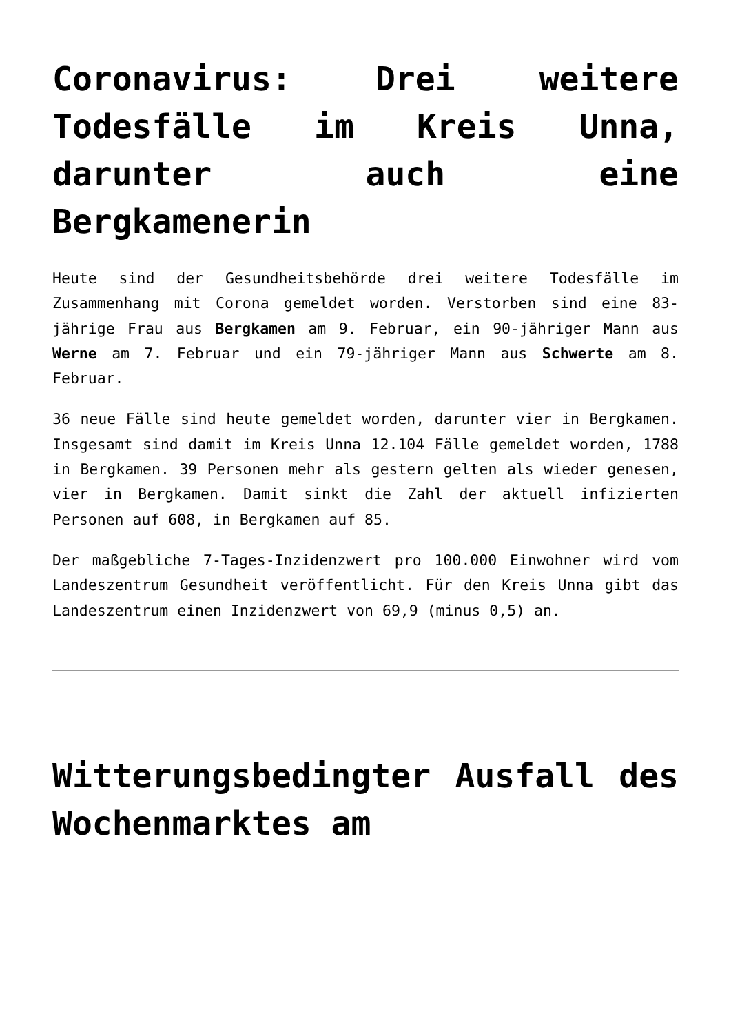Coronavirus: Drei weitere Todesfälle im Kreis Unna, darunter auch eine Bergkamenerin
Heute sind der Gesundheitsbehörde drei weitere Todesfälle im Zusammenhang mit Corona gemeldet worden. Verstorben sind eine 83-jährige Frau aus Bergkamen am 9. Februar, ein 90-jähriger Mann aus Werne am 7. Februar und ein 79-jähriger Mann aus Schwerte am 8. Februar.
36 neue Fälle sind heute gemeldet worden, darunter vier in Bergkamen. Insgesamt sind damit im Kreis Unna 12.104 Fälle gemeldet worden, 1788 in Bergkamen. 39 Personen mehr als gestern gelten als wieder genesen, vier in Bergkamen. Damit sinkt die Zahl der aktuell infizierten Personen auf 608, in Bergkamen auf 85.
Der maßgebliche 7-Tages-Inzidenzwert pro 100.000 Einwohner wird vom Landeszentrum Gesundheit veröffentlicht. Für den Kreis Unna gibt das Landeszentrum einen Inzidenzwert von 69,9 (minus 0,5) an.
Witterungsbedingter Ausfall des Wochenmarktes am